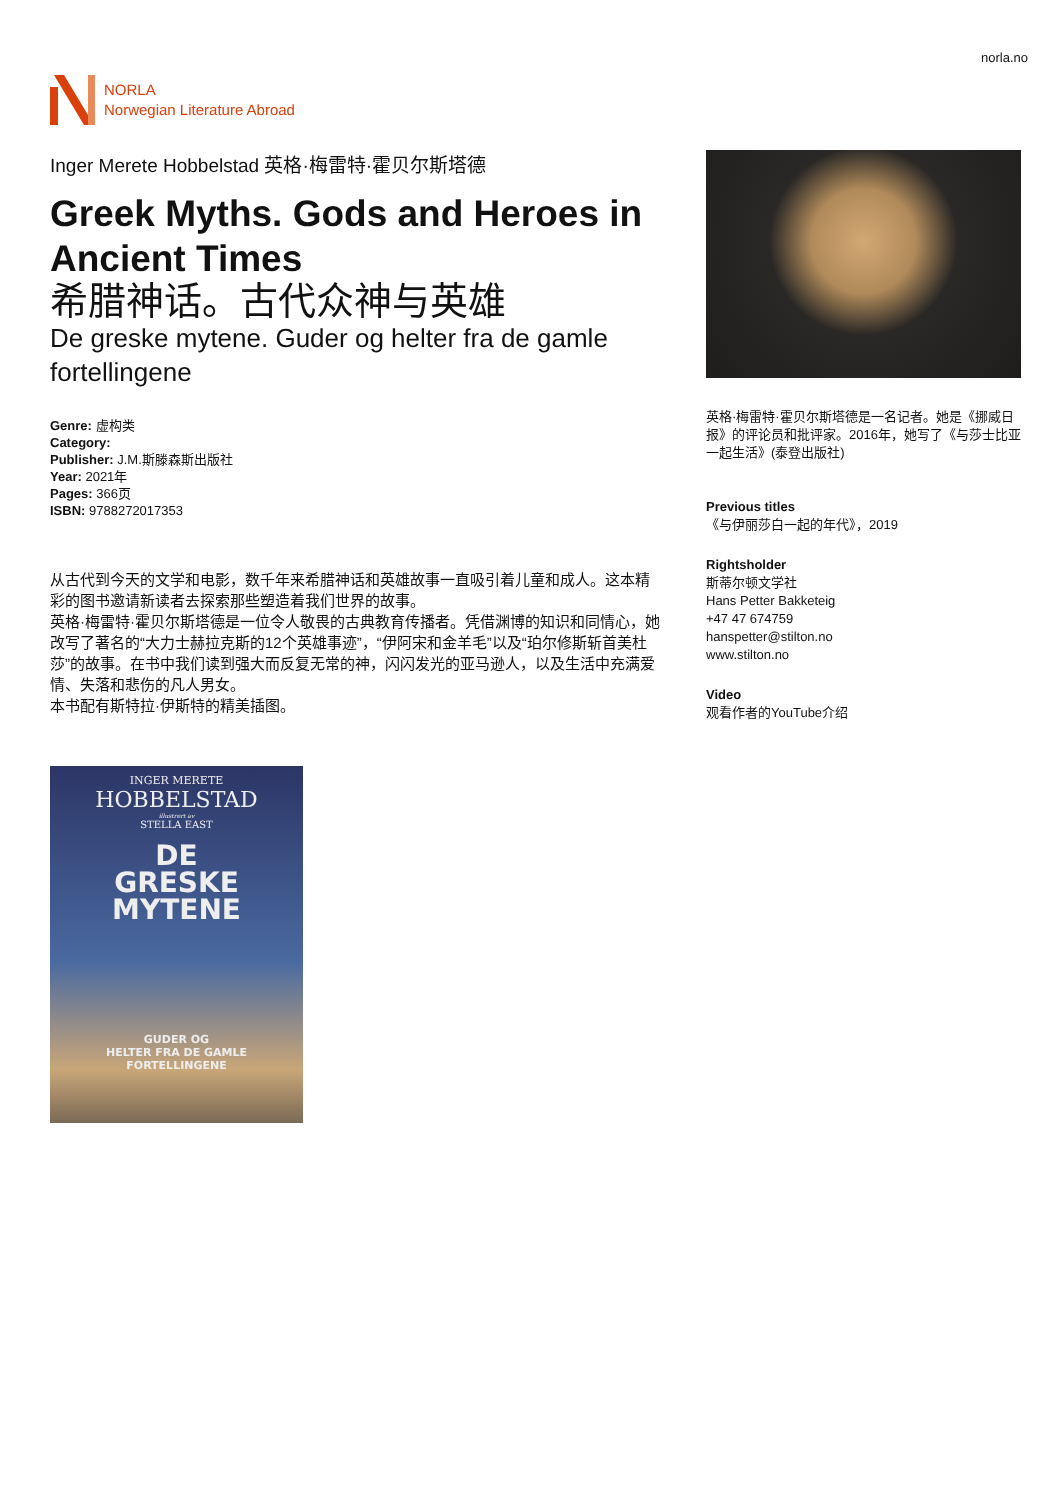NORLA
Norwegian Literature Abroad
norla.no
Inger Merete Hobbelstad 英格·梅雷特·霍贝尔斯塔德
Greek Myths. Gods and Heroes in Ancient Times
希腊神话。古代众神与英雄
De greske mytene. Guder og helter fra de gamle fortellingene
Genre: 虚构类
Category:
Publisher: J.M.斯滕森斯出版社
Year: 2021年
Pages: 366页
ISBN: 9788272017353
从古代到今天的文学和电影，数千年来希腊神话和英雄故事一直吸引着儿童和成人。这本精彩的图书邀请新读者去探索那些塑造着我们世界的故事。
英格·梅雷特·霍贝尔斯塔德是一位令人敬畏的古典教育传播者。凭借渊博的知识和同情心，她改写了著名的“大力士赫拉克斯的12个英雄事迹”，“伊阿宋和金羊毛”以及“珀尔修斯斩首美杜莎”的故事。在书中我们读到强大而反复无常的神，闪闪发光的亚马逊人，以及生活中充满爱情、失落和悲伤的凡人男女。
本书配有斯特拉·伊斯特的精美插图。
INGER MERETE
HOBBELSTAD
illustrert av
STELLA EAST
DE
GRESKE
MYTENE
GUDER OG
HELTER FRA DE GAMLE
FORTELLINGENE
英格·梅雷特·霍贝尔斯塔德是一名记者。她是《挪威日报》的评论员和批评家。2016年，她写了《与莎士比亚一起生活》(泰登出版社)
Previous titles
《与伊丽莎白一起的年代》，2019
Rightsholder
斯蒂尔顿文学社
Hans Petter Bakketeig
+47 47 674759
hanspetter@stilton.no
www.stilton.no
Video
观看作者的YouTube介绍